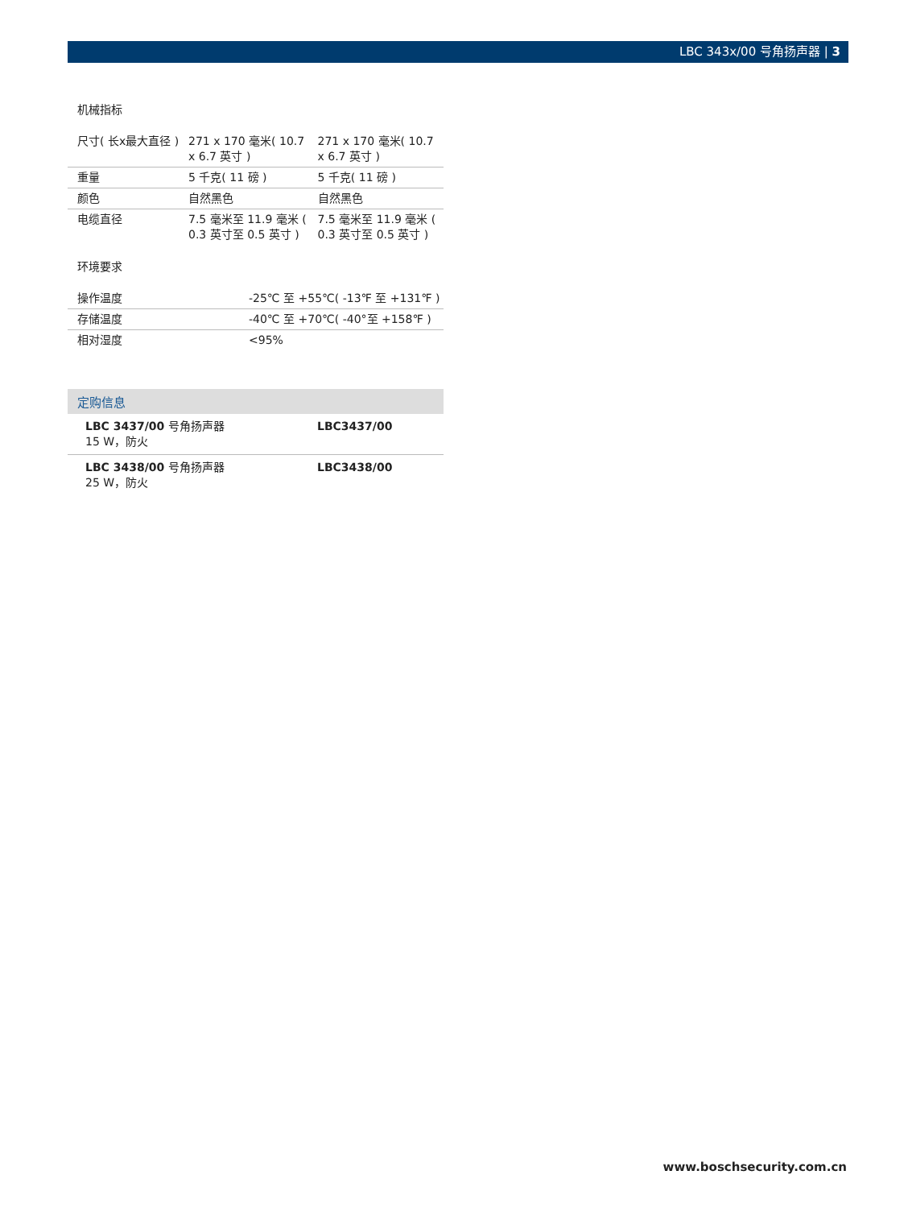LBC 343x/00 号角扬声器 | 3
机械指标
| 尺寸( 长x最大直径 ) | 271 x 170 毫米( 10.7 x 6.7 英寸 ) | 271 x 170 毫米( 10.7 x 6.7 英寸 ) |
| 重量 | 5 千克( 11 磅 ) | 5 千克( 11 磅 ) |
| 颜色 | 自然黑色 | 自然黑色 |
| 电缆直径 | 7.5 毫米至 11.9 毫米 ( 0.3 英寸至 0.5 英寸 ) | 7.5 毫米至 11.9 毫米 ( 0.3 英寸至 0.5 英寸 ) |
环境要求
| 操作温度 | -25℃ 至 +55℃( -13℉ 至 +131℉ ) |
| 存储温度 | -40℃ 至 +70℃( -40°至 +158℉ ) |
| 相对湿度 | <95% |
定购信息
| LBC 3437/00 号角扬声器 15 W，防火 | LBC3437/00 |
| LBC 3438/00 号角扬声器 25 W，防火 | LBC3438/00 |
www.boschsecurity.com.cn